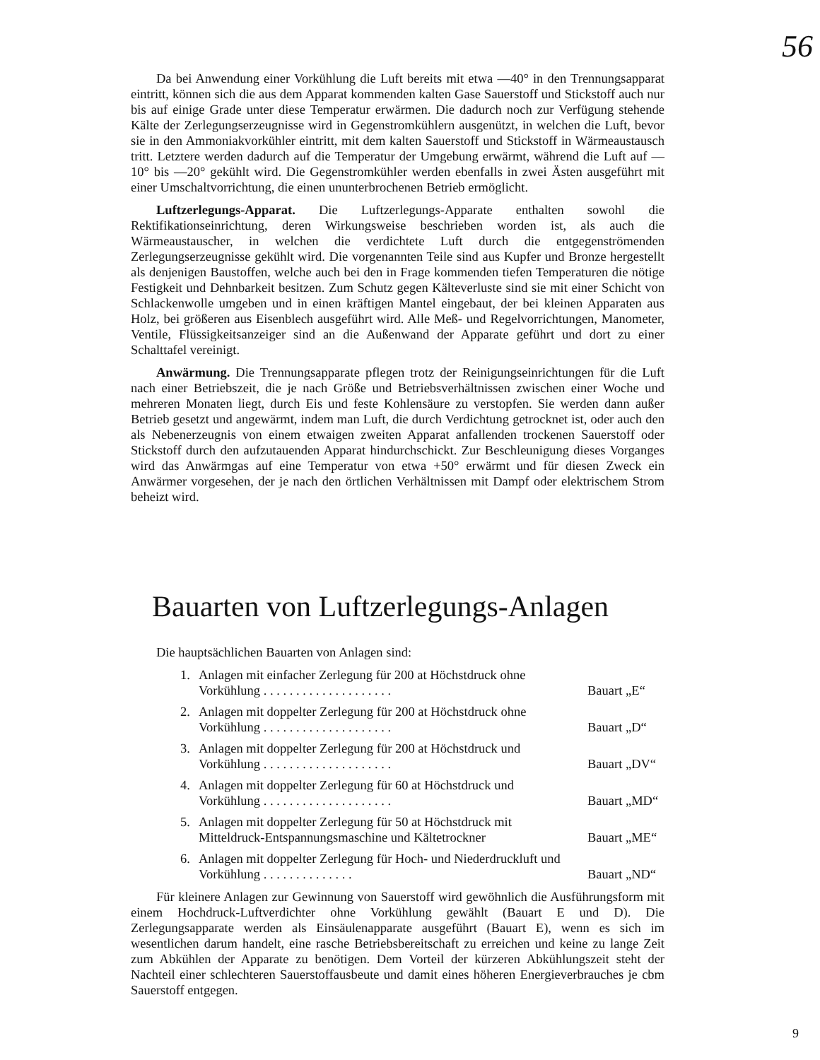56
Da bei Anwendung einer Vorkühlung die Luft bereits mit etwa —40° in den Trennungsapparat eintritt, können sich die aus dem Apparat kommenden kalten Gase Sauerstoff und Stickstoff auch nur bis auf einige Grade unter diese Temperatur erwärmen. Die dadurch noch zur Verfügung stehende Kälte der Zerlegungserzeugnisse wird in Gegenstromkühlern ausgenützt, in welchen die Luft, bevor sie in den Ammoniakvorkühler eintritt, mit dem kalten Sauerstoff und Stickstoff in Wärmeaustausch tritt. Letztere werden dadurch auf die Temperatur der Umgebung erwärmt, während die Luft auf —10° bis —20° gekühlt wird. Die Gegenstromkühler werden ebenfalls in zwei Ästen ausgeführt mit einer Umschaltvorrichtung, die einen ununterbrochenen Betrieb ermöglicht.
Luftzerlegungs-Apparat. Die Luftzerlegungs-Apparate enthalten sowohl die Rektifikationseinrichtung, deren Wirkungsweise beschrieben worden ist, als auch die Wärmeaustauscher, in welchen die verdichtete Luft durch die entgegenströmenden Zerlegungserzeugnisse gekühlt wird. Die vorgenannten Teile sind aus Kupfer und Bronze hergestellt als denjenigen Baustoffen, welche auch bei den in Frage kommenden tiefen Temperaturen die nötige Festigkeit und Dehnbarkeit besitzen. Zum Schutz gegen Kälteverluste sind sie mit einer Schicht von Schlackenwolle umgeben und in einen kräftigen Mantel eingebaut, der bei kleinen Apparaten aus Holz, bei größeren aus Eisenblech ausgeführt wird. Alle Meß- und Regelvorrichtungen, Manometer, Ventile, Flüssigkeitsanzeiger sind an die Außenwand der Apparate geführt und dort zu einer Schalttafel vereinigt.
Anwärmung. Die Trennungsapparate pflegen trotz der Reinigungseinrichtungen für die Luft nach einer Betriebszeit, die je nach Größe und Betriebsverhältnissen zwischen einer Woche und mehreren Monaten liegt, durch Eis und feste Kohlensäure zu verstopfen. Sie werden dann außer Betrieb gesetzt und angewärmt, indem man Luft, die durch Verdichtung getrocknet ist, oder auch den als Nebenerzeugnis von einem etwaigen zweiten Apparat anfallenden trockenen Sauerstoff oder Stickstoff durch den aufzutauenden Apparat hindurchschickt. Zur Beschleunigung dieses Vorganges wird das Anwärmgas auf eine Temperatur von etwa +50° erwärmt und für diesen Zweck ein Anwärmer vorgesehen, der je nach den örtlichen Verhältnissen mit Dampf oder elektrischem Strom beheizt wird.
Bauarten von Luftzerlegungs-Anlagen
Die hauptsächlichen Bauarten von Anlagen sind:
1. Anlagen mit einfacher Zerlegung für 200 at Höchstdruck ohne Vorkühlung . . . . . . . . . . . . . . . . . . . . Bauart „E“
2. Anlagen mit doppelter Zerlegung für 200 at Höchstdruck ohne Vorkühlung . . . . . . . . . . . . . . . . . . . . Bauart „D“
3. Anlagen mit doppelter Zerlegung für 200 at Höchstdruck und Vorkühlung . . . . . . . . . . . . . . . . . . . . Bauart „DV“
4. Anlagen mit doppelter Zerlegung für 60 at Höchstdruck und Vorkühlung . . . . . . . . . . . . . . . . . . . . Bauart „MD“
5. Anlagen mit doppelter Zerlegung für 50 at Höchstdruck mit Mitteldruck-Entspannungsmaschine und Kältetrockner Bauart „ME“
6. Anlagen mit doppelter Zerlegung für Hoch- und Niederdruckluft und Vorkühlung . . . . . . . . . . . . . . Bauart „ND“
Für kleinere Anlagen zur Gewinnung von Sauerstoff wird gewöhnlich die Ausführungsform mit einem Hochdruck-Luftverdichter ohne Vorkühlung gewählt (Bauart E und D). Die Zerlegungsapparate werden als Einsäulenapparate ausgeführt (Bauart E), wenn es sich im wesentlichen darum handelt, eine rasche Betriebsbereitschaft zu erreichen und keine zu lange Zeit zum Abkühlen der Apparate zu benötigen. Dem Vorteil der kürzeren Abkühlungszeit steht der Nachteil einer schlechteren Sauerstoffausbeute und damit eines höheren Energieverbrauches je cbm Sauerstoff entgegen.
9